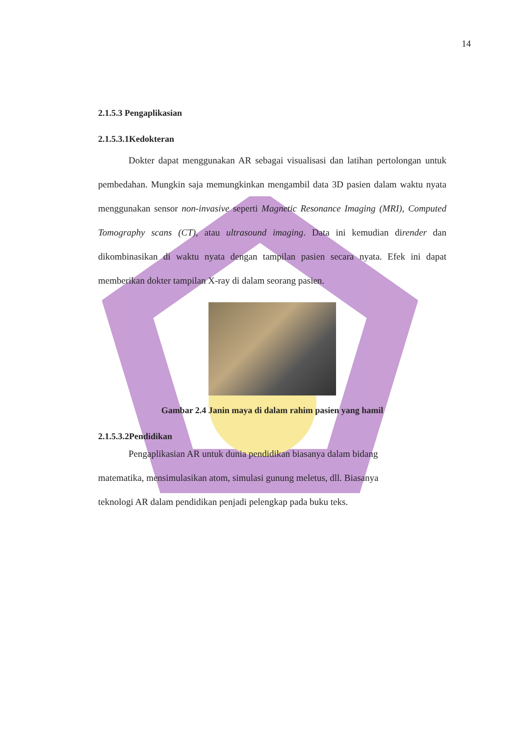14
2.1.5.3 Pengaplikasian
2.1.5.3.1Kedokteran
Dokter dapat menggunakan AR sebagai visualisasi dan latihan pertolongan untuk pembedahan. Mungkin saja memungkinkan mengambil data 3D pasien dalam waktu nyata menggunakan sensor non-invasive seperti Magnetic Resonance Imaging (MRI), Computed Tomography scans (CT), atau ultrasound imaging. Data ini kemudian dirender dan dikombinasikan di waktu nyata dengan tampilan pasien secara nyata. Efek ini dapat memberikan dokter tampilan X-ray di dalam seorang pasien.
Gambar 2.4 Janin maya di dalam rahim pasien yang hamil
2.1.5.3.2Pendidikan
Pengaplikasian AR untuk dunia pendidikan biasanya dalam bidang matematika, mensimulasikan atom, simulasi gunung meletus, dll. Biasanya teknologi AR dalam pendidikan penjadi pelengkap pada buku teks.